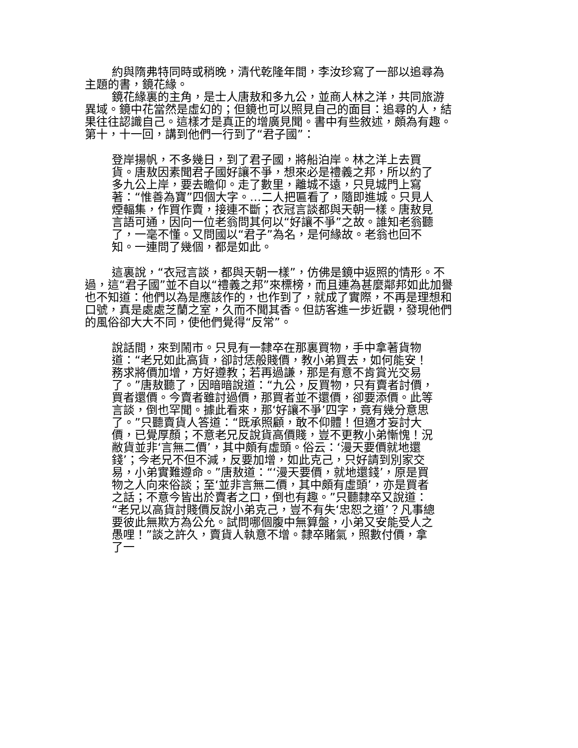約與隋弗特同時或稍晚，清代乾隆年間，李汝珍寫了一部以追尋為主題的書，鏡花緣。
鏡花緣裏的主角，是士人唐敖和多九公，並商人林之洋，共同旅游異域。鏡中花當然是虛幻的；但鏡也可以照見自己的面目：追尋的人，結果往往認識自己。這樣才是真正的增廣見聞。書中有些敘述，頗為有趣。第十，十一回，講到他們一行到了“君子國”：
登岸揚帆，不多幾日，到了君子國，將船泊岸。林之洋上去買貨。唐敖因素聞君子國好讓不爭，想來必是禮義之邦，所以約了多九公上岸，要去瞻仰。走了數里，離城不遠，只見城門上寫著：“惟善為寶”四個大字。…二人把匾看了，隨即進城。只見人煙輻集，作買作賣，接連不斷；衣冠言談都與天朝一樣。唐敖見言語可通，因向一位老翁問其何以“好讓不爭”之故。誰知老翁聽了，一毫不懂。又問國以“君子”為名，是何緣故。老翁也回不知。一連問了幾個，都是如此。
這裏說，“衣冠言談，都與天朝一樣”，仿佛是鏡中返照的情形。不過，這“君子國”並不自以“禮義之邦”來標榜，而且連為甚麼鄰邦如此加譽也不知道：他們以為是應該作的，也作到了，就成了實際，不再是理想和口號，真是處處芝蘭之室，久而不聞其香。但訪客進一步近觀，發現他們的風俗卻大大不同，使他們覺得“反常”。
說話間，來到鬧市。只見有一隸卒在那裏買物，手中拿著貨物道：“老兄如此高貨，卻討恁般賤價，教小弟買去，如何能安！務求將價加增，方好遵教；若再過謙，那是有意不肯賞光交易了。”唐敖聽了，因暗暗說道：“九公，反買物，只有賣者討價，買者還價。今賣者雖討過價，那買者並不還價，卻要添價。此等言談，倒也罕聞。據此看來，那‘好讓不爭’四字，竟有幾分意思了。”只聽賣貨人答道：“既承照顧，敢不仰體！但適才妄討大價，已覺厚顏；不意老兄反說貨高價賤，豈不更教小弟慚愧！況敝貨並非‘言無二價’，其中頗有虛頭。俗云：‘漫天要價就地還錢’；今老兄不但不減，反要加增，如此克己，只好請到別家交易，小弟實難遵命。”唐敖道：“‘漫天要價，就地還錢’，原是買物之人向來俗談；至‘並非言無二價，其中頗有虛頭’，亦是買者之話；不意今皆出於賣者之口，倒也有趣。”只聽隸卒又說道：“老兄以高貨討賤價反說小弟克己，豈不有失‘忠恕之道’？凡事總要彼此無欺方為公允。試問哪個腹中無算盤，小弟又安能受人之愚哩！”談之許久，賣貨人執意不增。隸卒賭氣，照數付價，拿了一